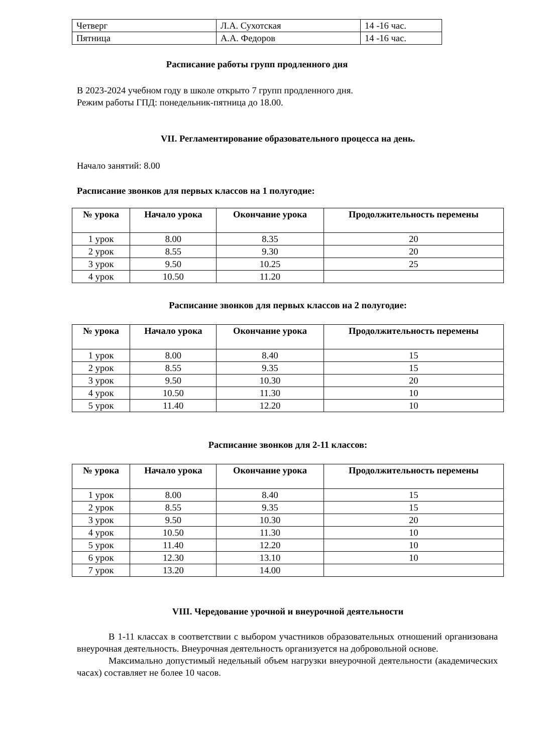| Четверг | Л.А. Сухотская | 14 -16 час. |
| Пятница | А.А. Федоров | 14 -16 час. |
Расписание работы групп продленного дня
В 2023-2024 учебном году в школе открыто 7 групп продленного дня.
Режим работы ГПД: понедельник-пятница до 18.00.
VII. Регламентирование образовательного процесса на день.
Начало занятий: 8.00
Расписание звонков для первых классов на 1 полугодие:
| № урока | Начало урока | Окончание урока | Продолжительность перемены |
| --- | --- | --- | --- |
| 1 урок | 8.00 | 8.35 | 20 |
| 2 урок | 8.55 | 9.30 | 20 |
| 3 урок | 9.50 | 10.25 | 25 |
| 4 урок | 10.50 | 11.20 | |
Расписание звонков для первых классов на 2 полугодие:
| № урока | Начало урока | Окончание урока | Продолжительность перемены |
| --- | --- | --- | --- |
| 1 урок | 8.00 | 8.40 | 15 |
| 2 урок | 8.55 | 9.35 | 15 |
| 3 урок | 9.50 | 10.30 | 20 |
| 4 урок | 10.50 | 11.30 | 10 |
| 5 урок | 11.40 | 12.20 | 10 |
Расписание звонков для 2-11 классов:
| № урока | Начало урока | Окончание урока | Продолжительность перемены |
| --- | --- | --- | --- |
| 1 урок | 8.00 | 8.40 | 15 |
| 2 урок | 8.55 | 9.35 | 15 |
| 3 урок | 9.50 | 10.30 | 20 |
| 4 урок | 10.50 | 11.30 | 10 |
| 5 урок | 11.40 | 12.20 | 10 |
| 6 урок | 12.30 | 13.10 | 10 |
| 7 урок | 13.20 | 14.00 | |
VIII. Чередование урочной и внеурочной деятельности
В 1-11 классах в соответствии с выбором участников образовательных отношений организована внеурочная деятельность. Внеурочная деятельность организуется на добровольной основе.
Максимально допустимый недельный объем нагрузки внеурочной деятельности (академических часах) составляет не более 10 часов.